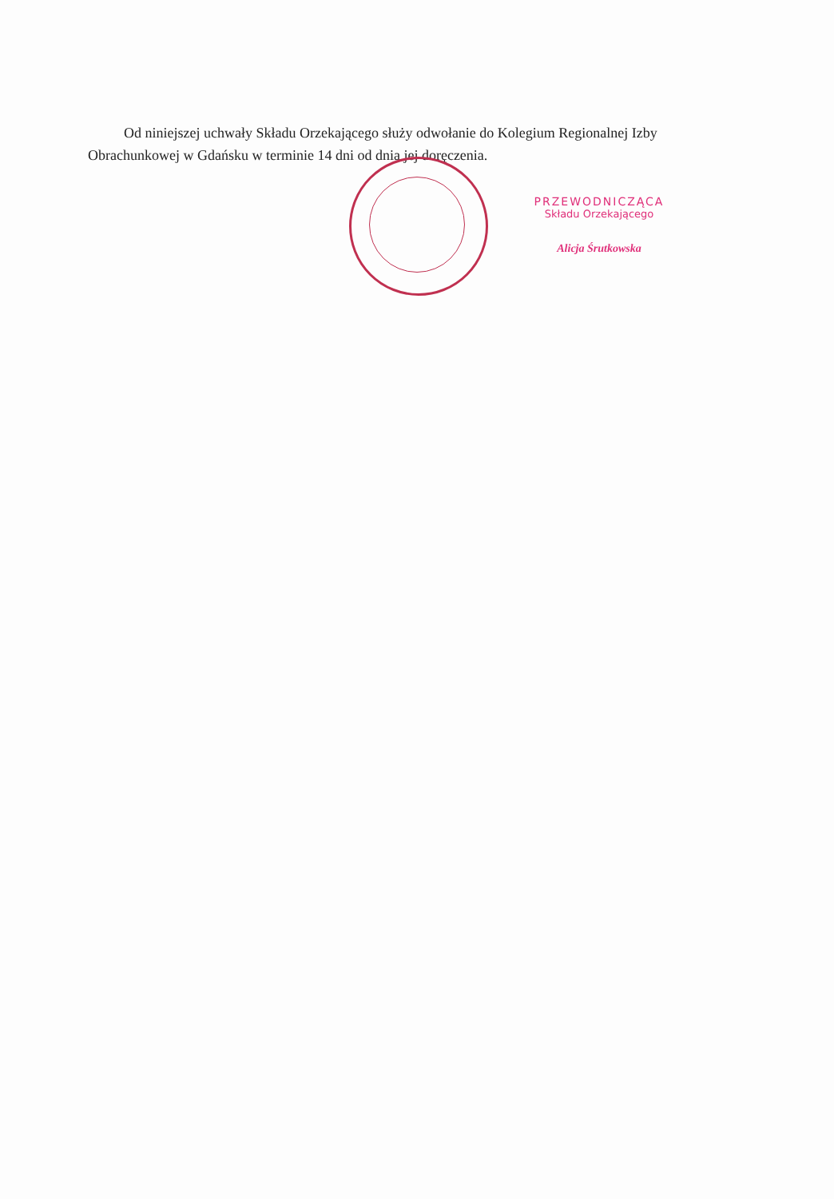Od niniejszej uchwały Składu Orzekającego służy odwołanie do Kolegium Regionalnej Izby Obrachunkowej w Gdańsku w terminie 14 dni od dnia jej doręczenia.
PRZEWODNICZĄCA
Składu Orzekającego
Alicja Śrutkowska